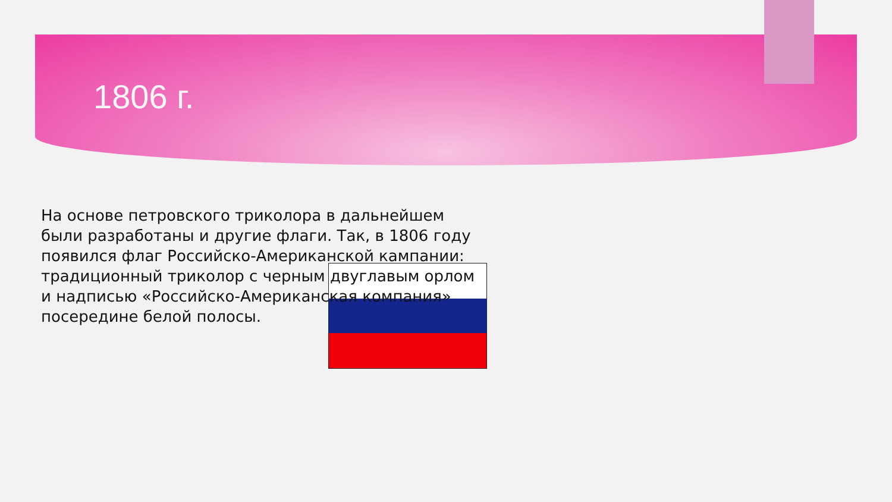1806 г.
На основе петровского триколора в дальнейшем были разработаны и другие флаги. Так, в 1806 году появился флаг Российско-Американской кампании: традиционный триколор с черным двуглавым орлом и надписью «Российско-Американская компания» посередине белой полосы.